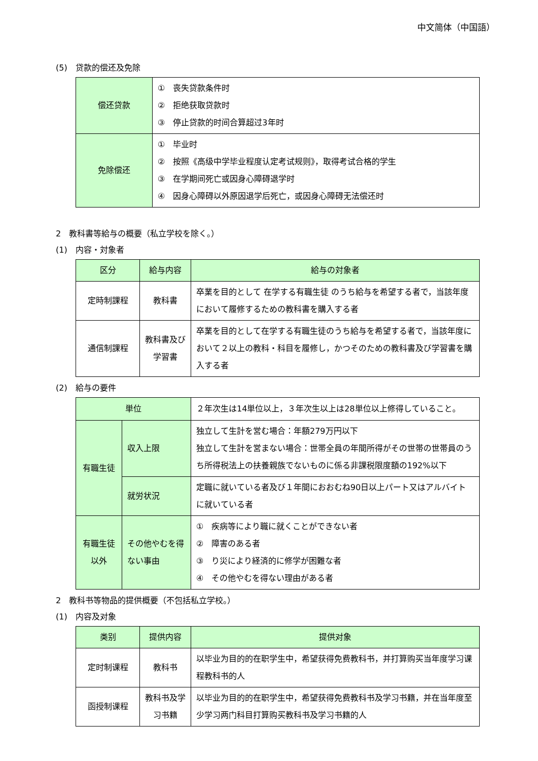中文简体（中国語）
(5)　贷款的偿还及免除
| 偿还贷款 | ① 丧失贷款条件时 ② 拒绝获取贷款时 ③ 停止贷款的时间合算超过3年时 |
| 免除偿还 | ① 毕业时 ② 按照《高级中学毕业程度认定考试规则》，取得考试合格的学生 ③ 在学期间死亡或因身心障碍退学时 ④ 因身心障碍以外原因退学后死亡，或因身心障碍无法偿还时 |
2　教科書等給与の概要（私立学校を除く。）
(1)　内容・対象者
| 区分 | 給与内容 | 給与の対象者 |
| --- | --- | --- |
| 定時制課程 | 教科書 | 卒業を目的として 在学する有職生徒 のうち給与を希望する者で，当該年度において履修するための教科書を購入する者 |
| 通信制課程 | 教科書及び学習書 | 卒業を目的として在学する有職生徒のうち給与を希望する者で，当該年度において２以上の教科・科目を履修し，かつそのための教科書及び学習書を購入する者 |
(2)　給与の要件
| 単位 | | ２年次生は14単位以上，３年次生以上は28単位以上修得していること。 |
| 有職生徒 | 収入上限 | 独立して生計を営む場合：年額279万円以下 独立して生計を営まない場合：世帯全員の年間所得がその世帯の世帯員のうち所得税法上の扶養親族でないものに係る非課税限度額の192%以下 |
| | 就労状況 | 定職に就いている者及び１年間におおむね90日以上パート又はアルバイトに就いている者 |
| 有職生徒以外 | その他やむを得ない事由 | ① 疾病等により職に就くことができない者 ② 障害のある者 ③ り災により経済的に修学が困難な者 ④ その他やむを得ない理由がある者 |
2　教科书等物品的提供概要（不包括私立学校。）
(1)　内容及对象
| 类别 | 提供内容 | 提供对象 |
| --- | --- | --- |
| 定时制课程 | 教科书 | 以毕业为目的的在职学生中，希望获得免费教科书，并打算购买当年度学习课程教科书的人 |
| 函授制课程 | 教科书及学习书籍 | 以毕业为目的的在职学生中，希望获得免费教科书及学习书籍，并在当年度至少学习两门科目打算购买教科书及学习书籍的人 |